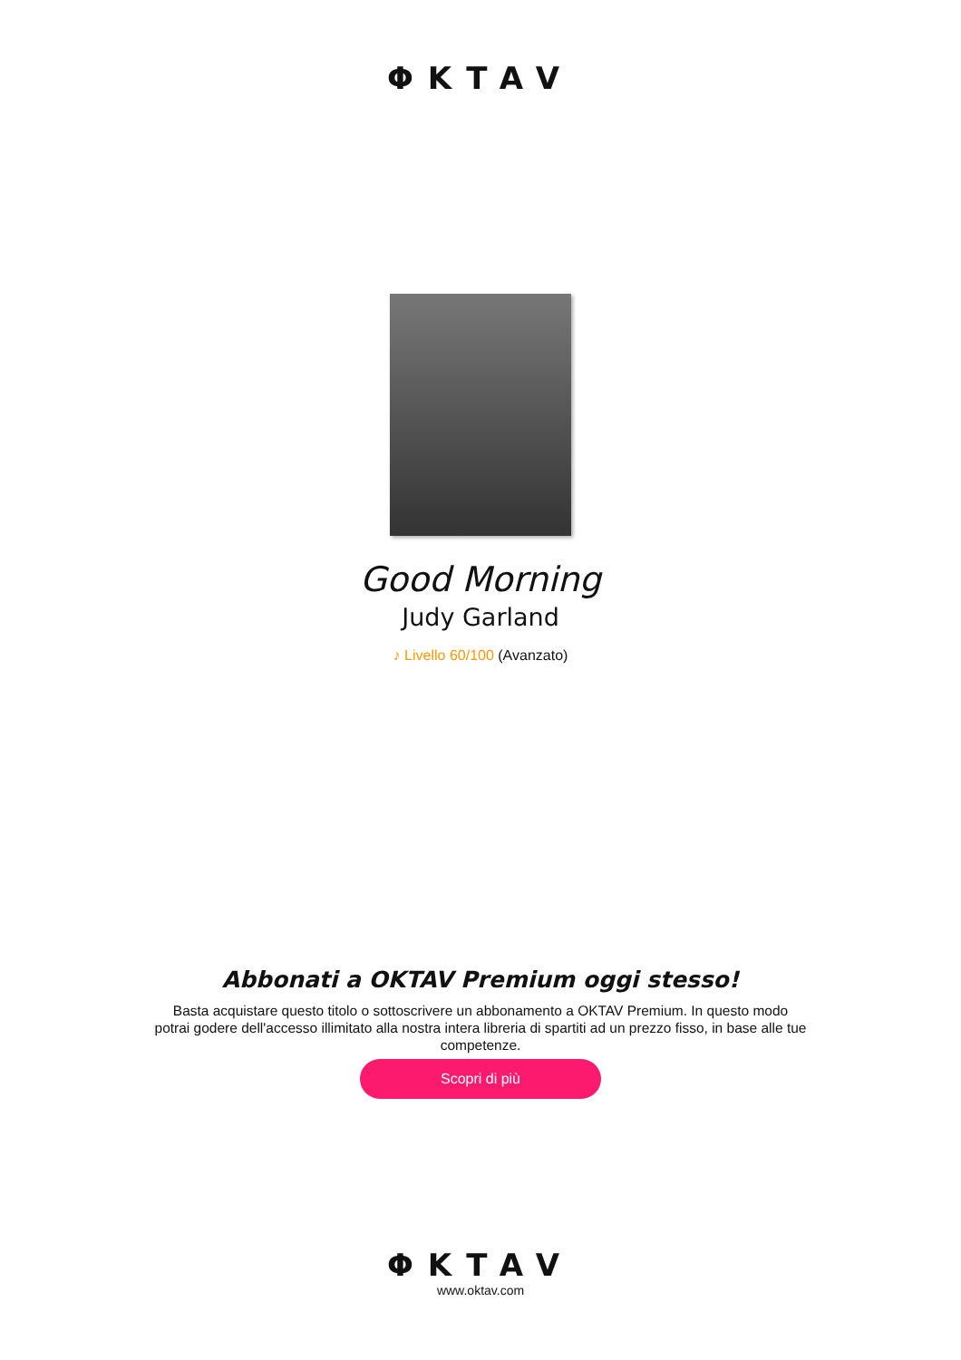ΦKTAV
Good Morning
Judy Garland
♪ Livello 60/100 (Avanzato)
Abbonati a OKTAV Premium oggi stesso!
Basta acquistare questo titolo o sottoscrivere un abbonamento a OKTAV Premium. In questo modo potrai godere dell'accesso illimitato alla nostra intera libreria di spartiti ad un prezzo fisso, in base alle tue competenze.
Scopri di più
ΦKTAV
www.oktav.com